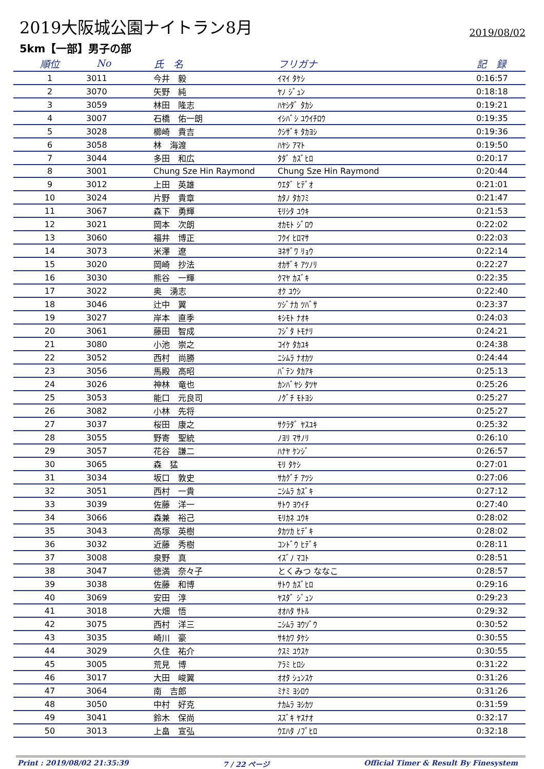2019大阪城公園ナイトラン8月
2019/08/02
5km【一部】男子の部
| 順位 | No | 氏 名 | フリガナ | 記 録 |
| --- | --- | --- | --- | --- |
| 1 | 3011 | 今井 毅 | ｲﾏｲ ﾀｹｼ | 0:16:57 |
| 2 | 3070 | 矢野 純 | ﾔﾉ ｼﾞｭﾝ | 0:18:18 |
| 3 | 3059 | 林田 隆志 | ﾊﾔｼﾀﾞ ﾀｶｼ | 0:19:21 |
| 4 | 3007 | 石橋 佑一朗 | ｲｼﾊﾞｼ ﾕｳｲﾁﾛｳ | 0:19:35 |
| 5 | 3028 | 櫛崎 貴吉 | ｸｼｻﾞｷ ﾀｶﾖｼ | 0:19:36 |
| 6 | 3058 | 林 海渡 | ﾊﾔｼ ｱﾏﾄ | 0:19:50 |
| 7 | 3044 | 多田 和広 | ﾀﾀﾞ ｶｽﾞﾋﾛ | 0:20:17 |
| 8 | 3001 | Chung Sze Hin Raymond | Chung Sze Hin Raymond | 0:20:44 |
| 9 | 3012 | 上田 英雄 | ｳｴﾀﾞ ﾋﾃﾞｵ | 0:21:01 |
| 10 | 3024 | 片野 貴章 | ｶﾀﾉ ﾀｶﾌﾐ | 0:21:47 |
| 11 | 3067 | 森下 勇輝 | ﾓﾘｼﾀ ﾕｳｷ | 0:21:53 |
| 12 | 3021 | 岡本 次朗 | ｵｶﾓﾄ ｼﾞﾛｳ | 0:22:02 |
| 13 | 3060 | 福井 博正 | ﾌｸｲ ﾋﾛﾏｻ | 0:22:03 |
| 14 | 3073 | 米澤 遼 | ﾖﾈｻﾞﾜ ﾘｮｳ | 0:22:14 |
| 15 | 3020 | 岡崎 抄法 | ｵｶｻﾞｷ ｱﾂﾉﾘ | 0:22:27 |
| 16 | 3030 | 熊谷 一輝 | ｸﾏﾔ ｶｽﾞｷ | 0:22:35 |
| 17 | 3022 | 奥 湧志 | ｵｸ ﾕｳｼ | 0:22:40 |
| 18 | 3046 | 辻中 翼 | ﾂｼﾞﾅｶ ﾂﾊﾞｻ | 0:23:37 |
| 19 | 3027 | 岸本 直季 | ｷｼﾓﾄ ﾅｵｷ | 0:24:03 |
| 20 | 3061 | 藤田 智成 | ﾌｼﾞﾀ ﾄﾓﾅﾘ | 0:24:21 |
| 21 | 3080 | 小池 崇之 | ｺｲｹ ﾀｶﾕｷ | 0:24:38 |
| 22 | 3052 | 西村 尚勝 | ﾆｼﾑﾗ ﾅｵｶﾂ | 0:24:44 |
| 23 | 3056 | 馬殿 高昭 | ﾊﾞﾃﾝ ﾀｶｱｷ | 0:25:13 |
| 24 | 3026 | 神林 竜也 | ｶﾝﾊﾞﾔｼ ﾀﾂﾔ | 0:25:26 |
| 25 | 3053 | 能口 元良司 | ﾉｸﾞﾁ ﾓﾄﾖｼ | 0:25:27 |
| 26 | 3082 | 小林 先将 | | 0:25:27 |
| 27 | 3037 | 桜田 康之 | ｻｸﾗﾀﾞ ﾔｽﾕｷ | 0:25:32 |
| 28 | 3055 | 野寄 聖統 | ﾉﾖﾘ ﾏｻﾉﾘ | 0:26:10 |
| 29 | 3057 | 花谷 謙二 | ﾊﾅﾔ ｹﾝｼﾞ | 0:26:57 |
| 30 | 3065 | 森 猛 | ﾓﾘ ﾀｹｼ | 0:27:01 |
| 31 | 3034 | 坂口 敦史 | ｻｶｸﾞﾁ ｱﾂｼ | 0:27:06 |
| 32 | 3051 | 西村 一貴 | ﾆｼﾑﾗ ｶｽﾞｷ | 0:27:12 |
| 33 | 3039 | 佐藤 洋一 | ｻﾄｳ ﾖｳｲﾁ | 0:27:40 |
| 34 | 3066 | 森兼 裕己 | ﾓﾘｶﾈ ﾕｳｷ | 0:28:02 |
| 35 | 3043 | 高塚 英樹 | ﾀｶﾂｶ ﾋﾃﾞｷ | 0:28:02 |
| 36 | 3032 | 近藤 秀樹 | ｺﾝﾄﾞｳ ﾋﾃﾞｷ | 0:28:11 |
| 37 | 3008 | 泉野 真 | ｲｽﾞﾉ ﾏｺﾄ | 0:28:51 |
| 38 | 3047 | 徳満 奈々子 | とくみつ ななこ | 0:28:57 |
| 39 | 3038 | 佐藤 和博 | ｻﾄｳ ｶｽﾞﾋﾛ | 0:29:16 |
| 40 | 3069 | 安田 淳 | ﾔｽﾀﾞ ｼﾞｭﾝ | 0:29:23 |
| 41 | 3018 | 大畑 悟 | ｵｵﾊﾀ ｻﾄﾙ | 0:29:32 |
| 42 | 3075 | 西村 洋三 | ﾆｼﾑﾗ ﾖｳｿﾞｳ | 0:30:52 |
| 43 | 3035 | 崎川 豪 | ｻｷｶﾜ ﾀｹｼ | 0:30:55 |
| 44 | 3029 | 久住 祐介 | ｸｽﾐ ﾕｳｽｹ | 0:30:55 |
| 45 | 3005 | 荒見 博 | ｱﾗﾐ ﾋﾛｼ | 0:31:22 |
| 46 | 3017 | 大田 峻翼 | ｵｵﾀ ｼｭﾝｽｹ | 0:31:26 |
| 47 | 3064 | 南 吉郎 | ﾐﾅﾐ ﾖｼﾛｳ | 0:31:26 |
| 48 | 3050 | 中村 好克 | ﾅｶﾑﾗ ﾖｼｶﾂ | 0:31:59 |
| 49 | 3041 | 鈴木 保尚 | ｽｽﾞｷ ﾔｽﾅｵ | 0:32:17 |
| 50 | 3013 | 上畠 宣弘 | ｳｴﾊﾀ ﾉﾌﾞﾋﾛ | 0:32:18 |
Print : 2019/08/02 21:35:39 7 / 22 ページ Official Timer & Result By Finesystem